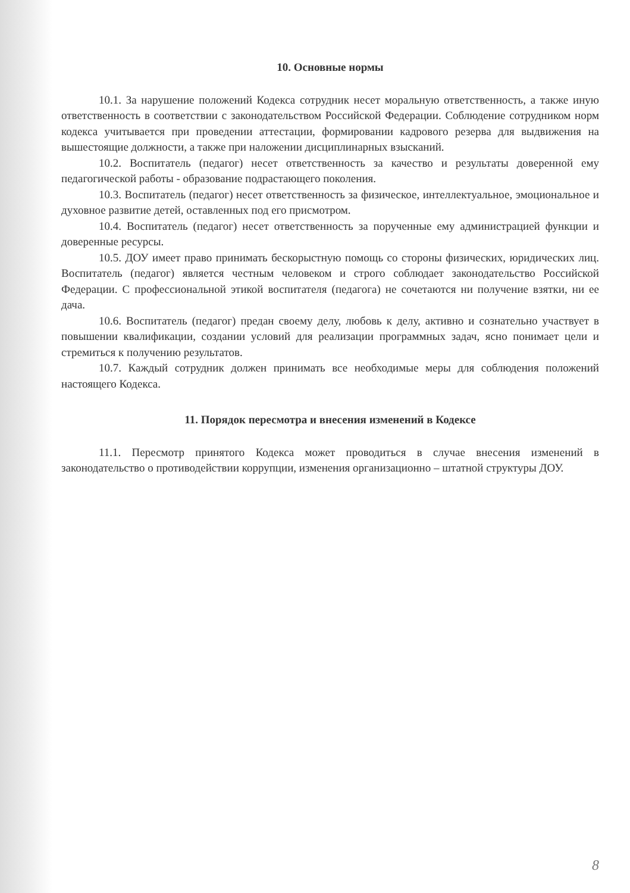10. Основные нормы
10.1. За нарушение положений Кодекса сотрудник несет моральную ответственность, а также иную ответственность в соответствии с законодательством Российской Федерации. Соблюдение сотрудником норм кодекса учитывается при проведении аттестации, формировании кадрового резерва для выдвижения на вышестоящие должности, а также при наложении дисциплинарных взысканий.
10.2. Воспитатель (педагог) несет ответственность за качество и результаты доверенной ему педагогической работы - образование подрастающего поколения.
10.3. Воспитатель (педагог) несет ответственность за физическое, интеллектуальное, эмоциональное и духовное развитие детей, оставленных под его присмотром.
10.4. Воспитатель (педагог) несет ответственность за порученные ему администрацией функции и доверенные ресурсы.
10.5. ДОУ имеет право принимать бескорыстную помощь со стороны физических, юридических лиц. Воспитатель (педагог) является честным человеком и строго соблюдает законодательство Российской Федерации. С профессиональной этикой воспитателя (педагога) не сочетаются ни получение взятки, ни ее дача.
10.6. Воспитатель (педагог) предан своему делу, любовь к делу, активно и сознательно участвует в повышении квалификации, создании условий для реализации программных задач, ясно понимает цели и стремиться к получению результатов.
10.7. Каждый сотрудник должен принимать все необходимые меры для соблюдения положений настоящего Кодекса.
11. Порядок пересмотра и внесения изменений в Кодексе
11.1. Пересмотр принятого Кодекса может проводиться в случае внесения изменений в законодательство о противодействии коррупции, изменения организационно – штатной структуры ДОУ.
8